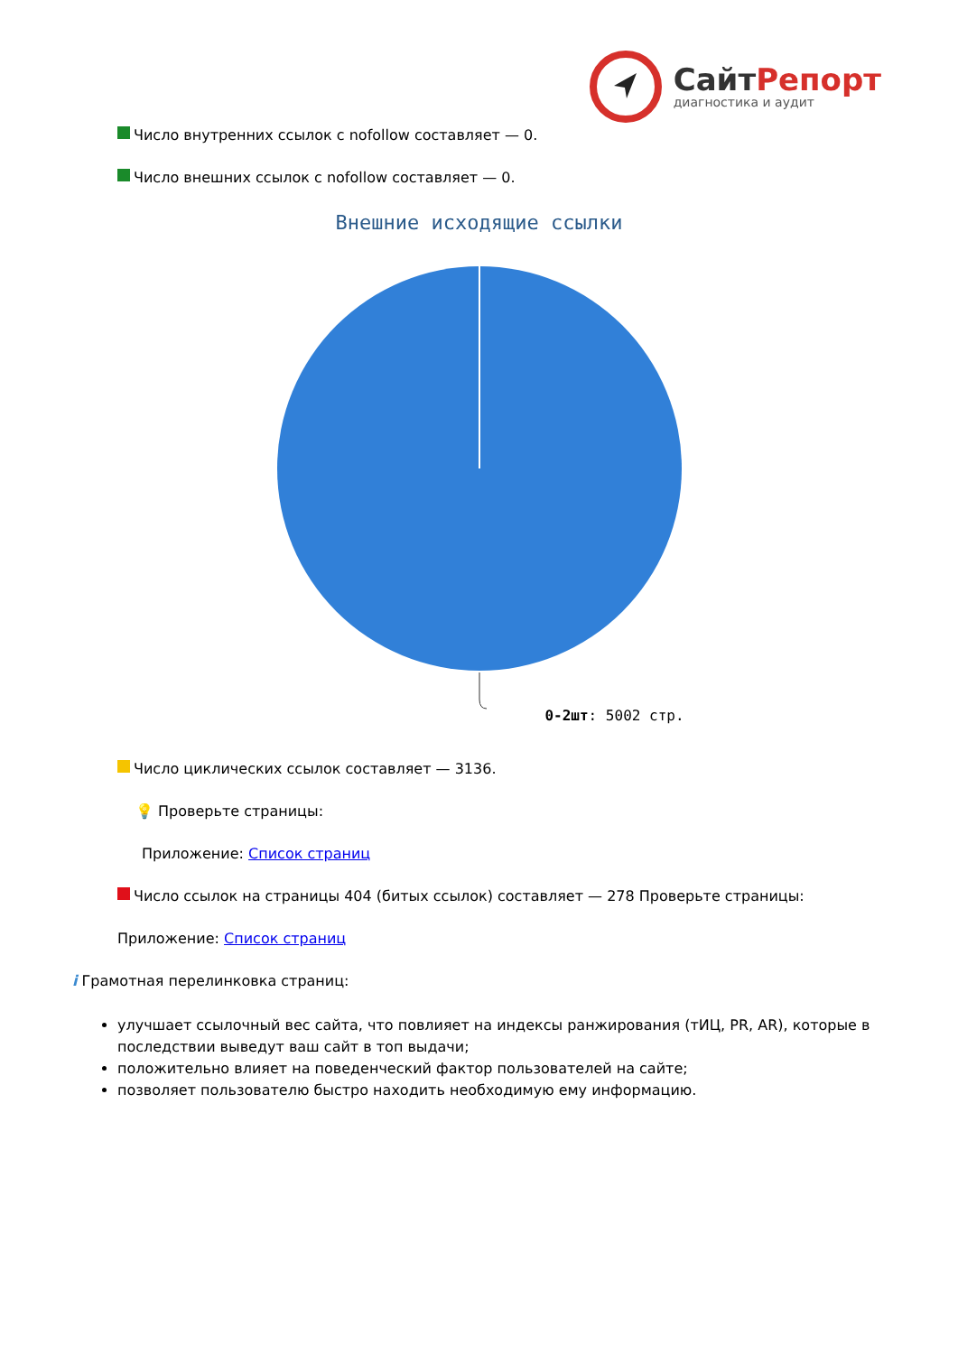СайтРепорт
диагностика и аудит
Число внутренних ссылок с nofollow составляет — 0.
Число внешних ссылок с nofollow составляет — 0.
Внешние исходящие ссылки
0-2шт: 5002 стр.
Число циклических ссылок составляет — 3136.
💡 Проверьте страницы:
Приложение: Список страниц
Число ссылок на страницы 404 (битых ссылок) составляет — 278 Проверьте страницы:
Приложение: Список страниц
i Грамотная перелинковка страниц:
улучшает ссылочный вес сайта, что повлияет на индексы ранжирования (тИЦ, PR, AR), которые в последствии выведут ваш сайт в топ выдачи;
положительно влияет на поведенческий фактор пользователей на сайте;
позволяет пользователю быстро находить необходимую ему информацию.